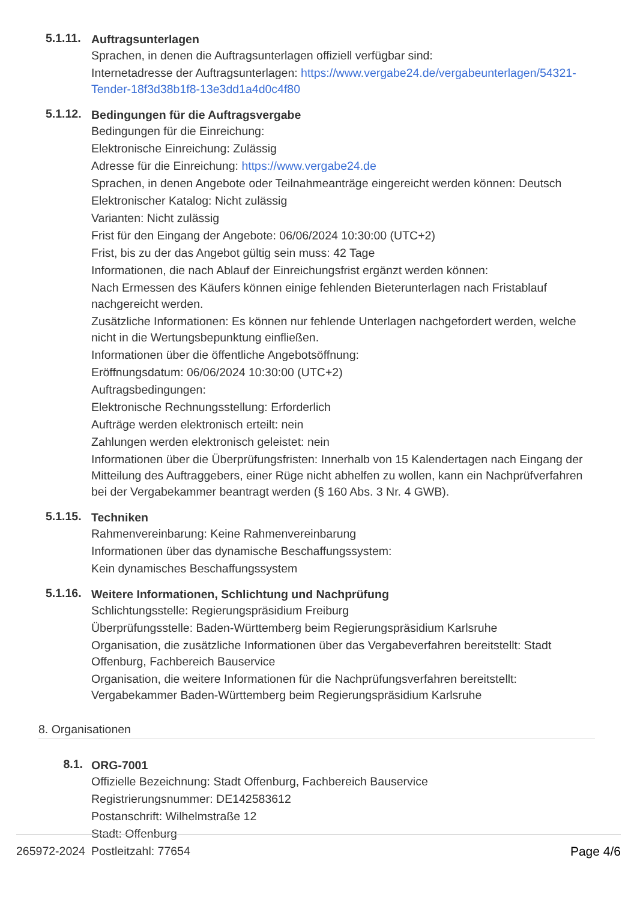5.1.11.
Auftragsunterlagen
Sprachen, in denen die Auftragsunterlagen offiziell verfügbar sind:
Internetadresse der Auftragsunterlagen: https://www.vergabe24.de/vergabeunterlagen/54321-Tender-18f3d38b1f8-13e3dd1a4d0c4f80
5.1.12.
Bedingungen für die Auftragsvergabe
Bedingungen für die Einreichung:
Elektronische Einreichung: Zulässig
Adresse für die Einreichung: https://www.vergabe24.de
Sprachen, in denen Angebote oder Teilnahmeanträge eingereicht werden können: Deutsch
Elektronischer Katalog: Nicht zulässig
Varianten: Nicht zulässig
Frist für den Eingang der Angebote: 06/06/2024 10:30:00 (UTC+2)
Frist, bis zu der das Angebot gültig sein muss: 42 Tage
Informationen, die nach Ablauf der Einreichungsfrist ergänzt werden können:
Nach Ermessen des Käufers können einige fehlenden Bieterunterlagen nach Fristablauf nachgereicht werden.
Zusätzliche Informationen: Es können nur fehlende Unterlagen nachgefordert werden, welche nicht in die Wertungsbepunktung einfließen.
Informationen über die öffentliche Angebotsöffnung:
Eröffnungsdatum: 06/06/2024 10:30:00 (UTC+2)
Auftragsbedingungen:
Elektronische Rechnungsstellung: Erforderlich
Aufträge werden elektronisch erteilt: nein
Zahlungen werden elektronisch geleistet: nein
Informationen über die Überprüfungsfristen: Innerhalb von 15 Kalendertagen nach Eingang der Mitteilung des Auftraggebers, einer Rüge nicht abhelfen zu wollen, kann ein Nachprüfverfahren bei der Vergabekammer beantragt werden (§ 160 Abs. 3 Nr. 4 GWB).
5.1.15.
Techniken
Rahmenvereinbarung: Keine Rahmenvereinbarung
Informationen über das dynamische Beschaffungssystem:
Kein dynamisches Beschaffungssystem
5.1.16.
Weitere Informationen, Schlichtung und Nachprüfung
Schlichtungsstelle: Regierungspräsidium Freiburg
Überprüfungsstelle: Baden-Württemberg beim Regierungspräsidium Karlsruhe
Organisation, die zusätzliche Informationen über das Vergabeverfahren bereitstellt: Stadt Offenburg, Fachbereich Bauservice
Organisation, die weitere Informationen für die Nachprüfungsverfahren bereitstellt: Vergabekammer Baden-Württemberg beim Regierungspräsidium Karlsruhe
8. Organisationen
8.1.
ORG-7001
Offizielle Bezeichnung: Stadt Offenburg, Fachbereich Bauservice
Registrierungsnummer: DE142583612
Postanschrift: Wilhelmstraße 12
Stadt: Offenburg
Postleitzahl: 77654
265972-2024 Page 4/6